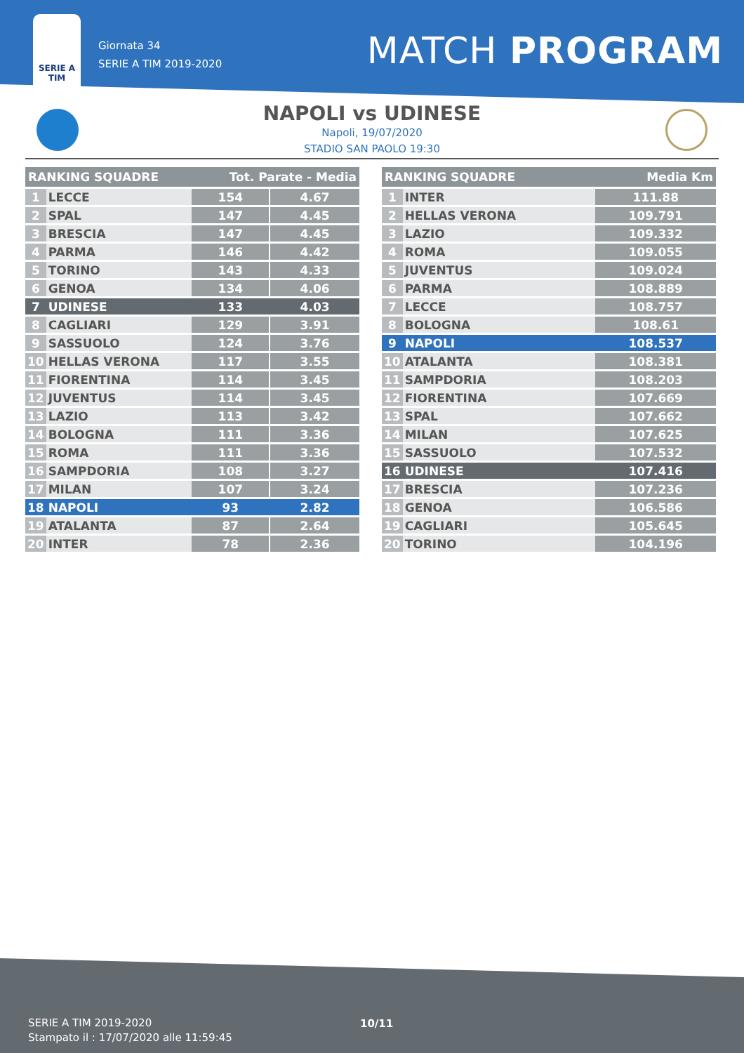SERIE A
TIM
Giornata 34
SERIE A TIM 2019-2020
MATCH PROGRAM
NAPOLI vs UDINESE
Napoli, 19/07/2020
STADIO SAN PAOLO 19:30
| RANKING SQUADRE | | Tot. Parate - Media | | |
| --- | --- | --- | --- | --- |
| 1 | LECCE | 154 | | 4.67 |
| 2 | SPAL | 147 | | 4.45 |
| 3 | BRESCIA | 147 | | 4.45 |
| 4 | PARMA | 146 | | 4.42 |
| 5 | TORINO | 143 | | 4.33 |
| 6 | GENOA | 134 | | 4.06 |
| 7 | UDINESE | 133 | | 4.03 |
| 8 | CAGLIARI | 129 | | 3.91 |
| 9 | SASSUOLO | 124 | | 3.76 |
| 10 | HELLAS VERONA | 117 | | 3.55 |
| 11 | FIORENTINA | 114 | | 3.45 |
| 12 | JUVENTUS | 114 | | 3.45 |
| 13 | LAZIO | 113 | | 3.42 |
| 14 | BOLOGNA | 111 | | 3.36 |
| 15 | ROMA | 111 | | 3.36 |
| 16 | SAMPDORIA | 108 | | 3.27 |
| 17 | MILAN | 107 | | 3.24 |
| 18 | NAPOLI | 93 | | 2.82 |
| 19 | ATALANTA | 87 | | 2.64 |
| 20 | INTER | 78 | | 2.36 |
| RANKING SQUADRE | | Media Km |
| --- | --- | --- |
| 1 | INTER | 111.88 |
| 2 | HELLAS VERONA | 109.791 |
| 3 | LAZIO | 109.332 |
| 4 | ROMA | 109.055 |
| 5 | JUVENTUS | 109.024 |
| 6 | PARMA | 108.889 |
| 7 | LECCE | 108.757 |
| 8 | BOLOGNA | 108.61 |
| 9 | NAPOLI | 108.537 |
| 10 | ATALANTA | 108.381 |
| 11 | SAMPDORIA | 108.203 |
| 12 | FIORENTINA | 107.669 |
| 13 | SPAL | 107.662 |
| 14 | MILAN | 107.625 |
| 15 | SASSUOLO | 107.532 |
| 16 | UDINESE | 107.416 |
| 17 | BRESCIA | 107.236 |
| 18 | GENOA | 106.586 |
| 19 | CAGLIARI | 105.645 |
| 20 | TORINO | 104.196 |
SERIE A TIM 2019-2020
Stampato il : 17/07/2020 alle 11:59:45
10/11